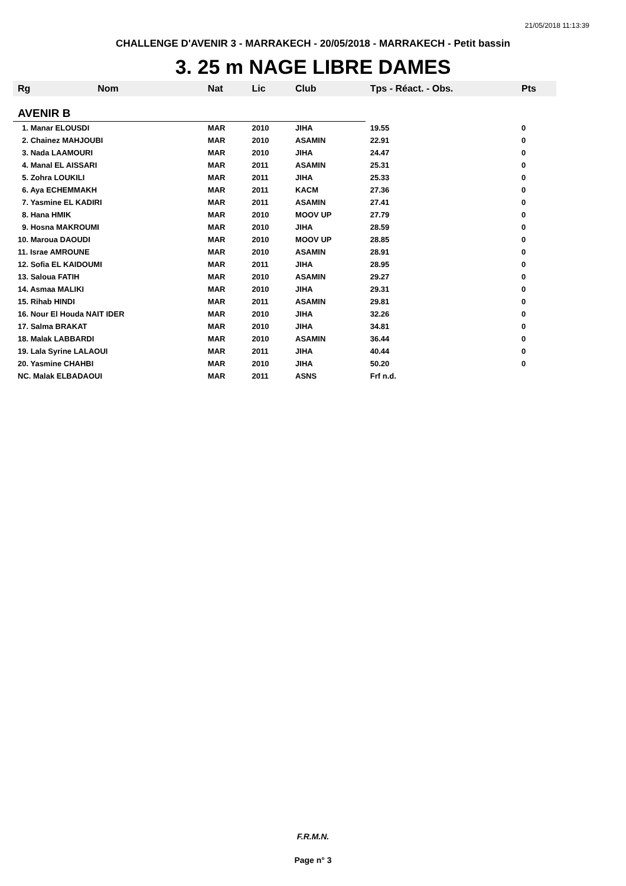21/05/2018 11:13:39
CHALLENGE D'AVENIR 3 - MARRAKECH - 20/05/2018 - MARRAKECH - Petit bassin
3. 25 m NAGE LIBRE DAMES
| Rg | Nom | Nat | Lic | Club | Tps - Réact. - Obs. | Pts |
| --- | --- | --- | --- | --- | --- | --- |
| AVENIR B | | | | | | |
| 1. Manar ELOUSDI | | MAR | 2010 | JIHA | 19.55 | 0 |
| 2. Chainez MAHJOUBI | | MAR | 2010 | ASAMIN | 22.91 | 0 |
| 3. Nada LAAMOURI | | MAR | 2010 | JIHA | 24.47 | 0 |
| 4. Manal EL AISSARI | | MAR | 2011 | ASAMIN | 25.31 | 0 |
| 5. Zohra LOUKILI | | MAR | 2011 | JIHA | 25.33 | 0 |
| 6. Aya ECHEMMAKH | | MAR | 2011 | KACM | 27.36 | 0 |
| 7. Yasmine EL KADIRI | | MAR | 2011 | ASAMIN | 27.41 | 0 |
| 8. Hana HMIK | | MAR | 2010 | MOOV UP | 27.79 | 0 |
| 9. Hosna MAKROUMI | | MAR | 2010 | JIHA | 28.59 | 0 |
| 10. Maroua DAOUDI | | MAR | 2010 | MOOV UP | 28.85 | 0 |
| 11. Israe AMROUNE | | MAR | 2010 | ASAMIN | 28.91 | 0 |
| 12. Sofia EL KAIDOUMI | | MAR | 2011 | JIHA | 28.95 | 0 |
| 13. Saloua FATIH | | MAR | 2010 | ASAMIN | 29.27 | 0 |
| 14. Asmaa MALIKI | | MAR | 2010 | JIHA | 29.31 | 0 |
| 15. Rihab HINDI | | MAR | 2011 | ASAMIN | 29.81 | 0 |
| 16. Nour El Houda NAIT IDER | | MAR | 2010 | JIHA | 32.26 | 0 |
| 17. Salma BRAKAT | | MAR | 2010 | JIHA | 34.81 | 0 |
| 18. Malak LABBARDI | | MAR | 2010 | ASAMIN | 36.44 | 0 |
| 19. Lala Syrine LALAOUI | | MAR | 2011 | JIHA | 40.44 | 0 |
| 20. Yasmine CHAHBI | | MAR | 2010 | JIHA | 50.20 | 0 |
| NC. Malak ELBADAOUI | | MAR | 2011 | ASNS | Frf n.d. | |
F.R.M.N.
Page n° 3